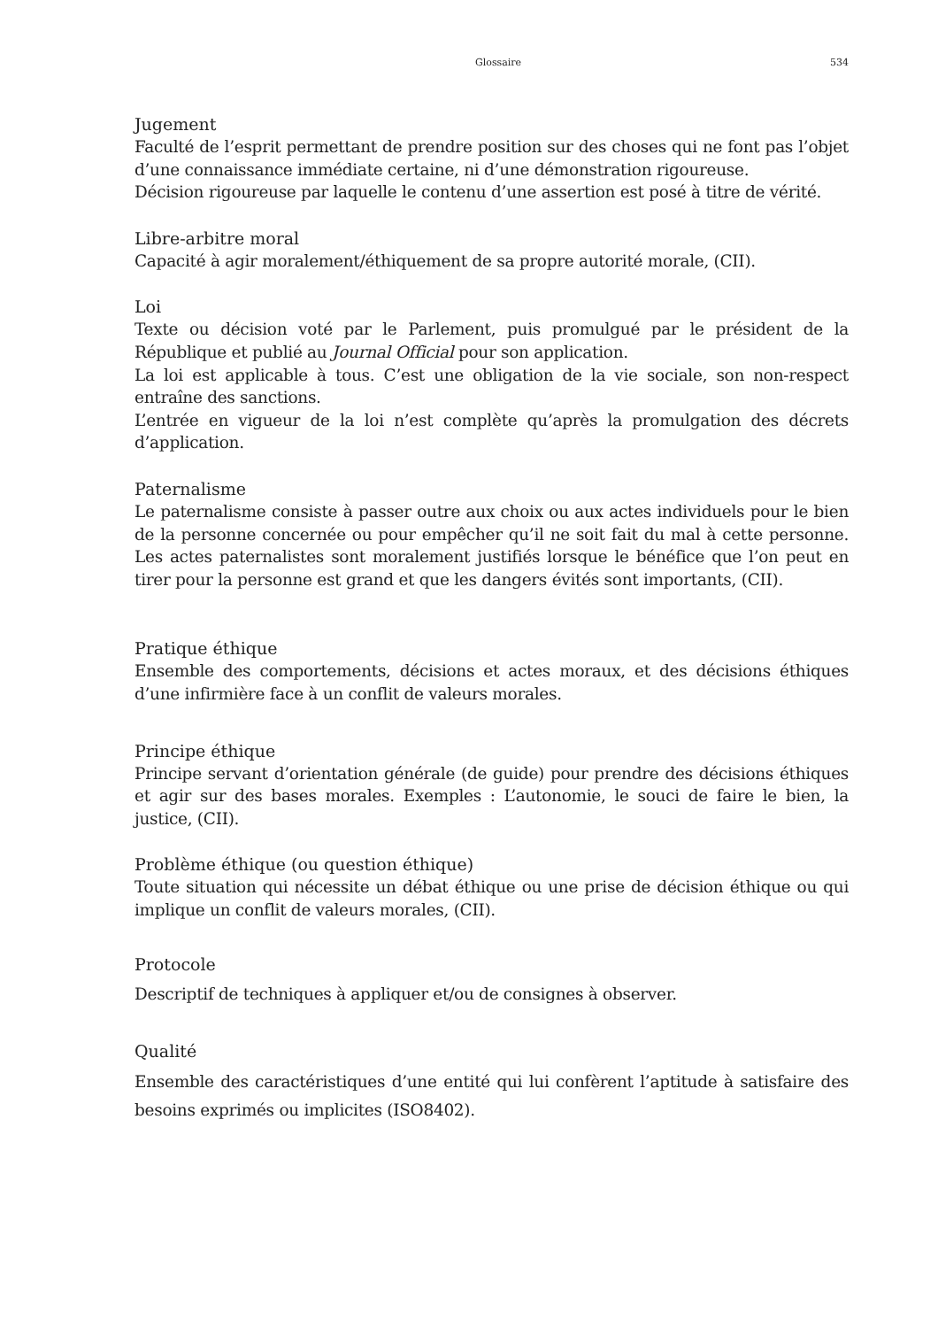Glossaire 534
Jugement
Faculté de l’esprit permettant de prendre position sur des choses qui ne font pas l’objet d’une connaissance immédiate certaine, ni d’une démonstration rigoureuse.
Décision rigoureuse par laquelle le contenu d’une assertion est posé à titre de vérité.
Libre-arbitre moral
Capacité à agir moralement/éthiquement de sa propre autorité morale, (CII).
Loi
Texte ou décision voté par le Parlement, puis promulgué par le président de la République et publié au Journal Official pour son application.
La loi est applicable à tous. C’est une obligation de la vie sociale, son non-respect entraîne des sanctions.
L’entrée en vigueur de la loi n’est complète qu’après la promulgation des décrets d’application.
Paternalisme
Le paternalisme consiste à passer outre aux choix ou aux actes individuels pour le bien de la personne concernée ou pour empêcher qu’il ne soit fait du mal à cette personne. Les actes paternalistes sont moralement justifiés lorsque le bénéfice que l’on peut en tirer pour la personne est grand et que les dangers évités sont importants, (CII).
Pratique éthique
Ensemble des comportements, décisions et actes moraux, et des décisions éthiques d’une infirmière face à un conflit de valeurs morales.
Principe éthique
Principe servant d’orientation générale (de guide) pour prendre des décisions éthiques et agir sur des bases morales. Exemples : L’autonomie, le souci de faire le bien, la justice, (CII).
Problème éthique (ou question éthique)
Toute situation qui nécessite un débat éthique ou une prise de décision éthique ou qui implique un conflit de valeurs morales, (CII).
Protocole
Descriptif de techniques à appliquer et/ou de consignes à observer.
Qualité
Ensemble des caractéristiques d’une entité qui lui confèrent l’aptitude à satisfaire des besoins exprimés ou implicites (ISO8402).